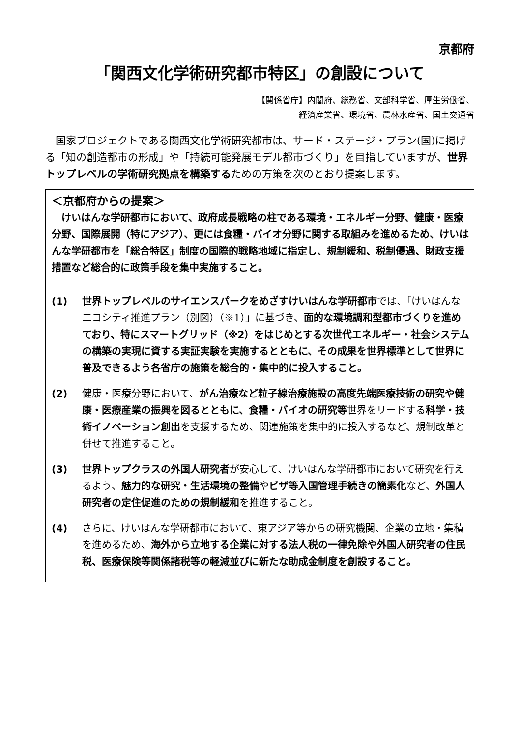京都府
「関西文化学術研究都市特区」の創設について
【関係省庁】内閣府、総務省、文部科学省、厚生労働省、
経済産業省、環境省、農林水産省、国土交通省
国家プロジェクトである関西文化学術研究都市は、サード・ステージ・プラン(国)に掲げる「知の創造都市の形成」や「持続可能発展モデル都市づくり」を目指していますが、世界トップレベルの学術研究拠点を構築するための方策を次のとおり提案します。
＜京都府からの提案＞
けいはんな学研都市において、政府成長戦略の柱である環境・エネルギー分野、健康・医療分野、国際展開（特にアジア）、更には食糧・バイオ分野に関する取組みを進めるため、けいはんな学研都市を「総合特区」制度の国際的戦略地域に指定し、規制緩和、税制優遇、財政支援措置など総合的に政策手段を集中実施すること。
(1) 世界トップレベルのサイエンスパークをめざすけいはんな学研都市では、「けいはんなエコシティ推進プラン（別図）（※1）」に基づき、面的な環境調和型都市づくりを進めており、特にスマートグリッド（※2）をはじめとする次世代エネルギー・社会システムの構築の実現に資する実証実験を実施するとともに、その成果を世界標準として世界に普及できるよう各省庁の施策を総合的・集中的に投入すること。
(2) 健康・医療分野において、がん治療など粒子線治療施設の高度先端医療技術の研究や健康・医療産業の振興を図るとともに、食糧・バイオの研究等世界をリードする科学・技術イノベーション創出を支援するため、関連施策を集中的に投入するなど、規制改革と併せて推進すること。
(3) 世界トップクラスの外国人研究者が安心して、けいはんな学研都市において研究を行えるよう、魅力的な研究・生活環境の整備やビザ等入国管理手続きの簡素化など、外国人研究者の定住促進のための規制緩和を推進すること。
(4) さらに、けいはんな学研都市において、東アジア等からの研究機関、企業の立地・集積を進めるため、海外から立地する企業に対する法人税の一律免除や外国人研究者の住民税、医療保険等関係諸税等の軽減並びに新たな助成金制度を創設すること。